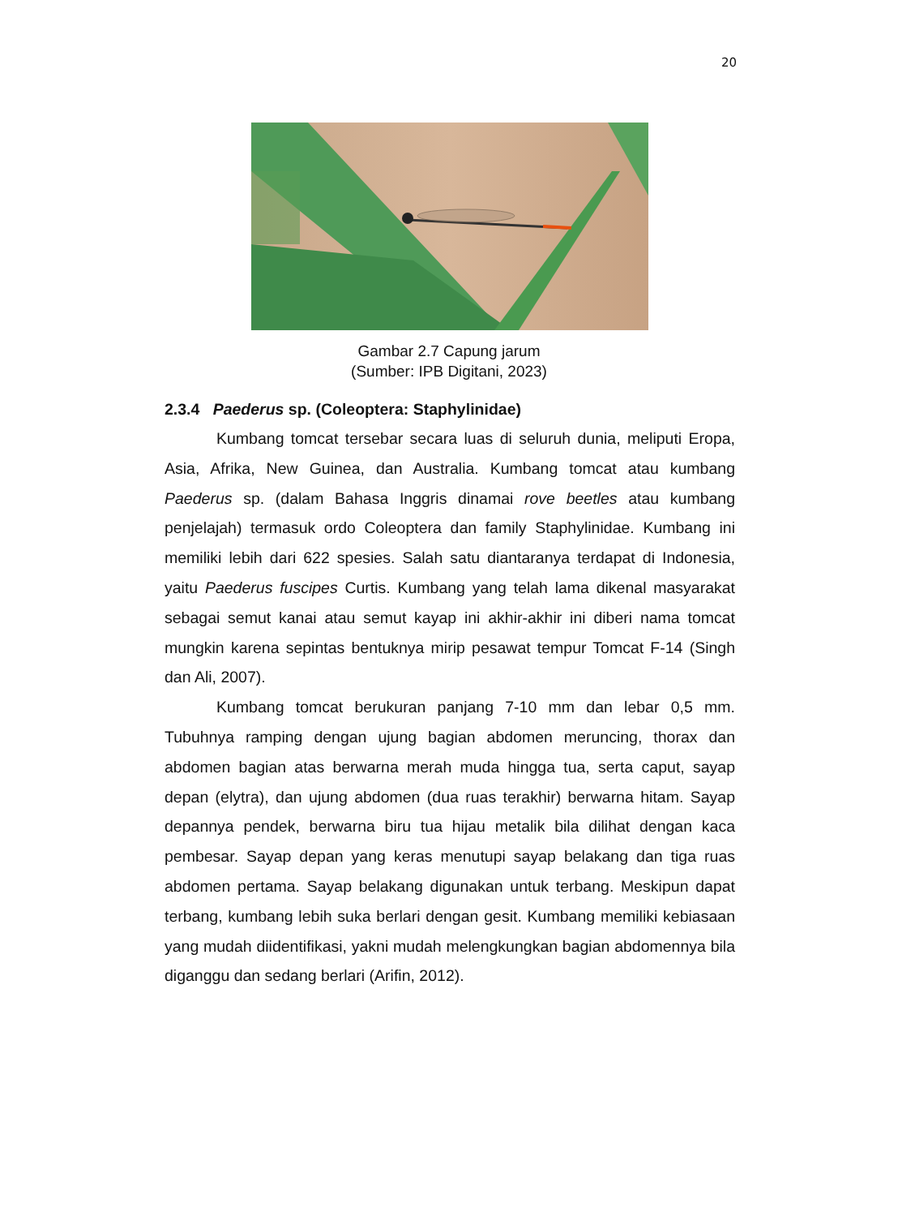20
Gambar 2.7 Capung jarum
(Sumber: IPB Digitani, 2023)
2.3.4 Paederus sp. (Coleoptera: Staphylinidae)
Kumbang tomcat tersebar secara luas di seluruh dunia, meliputi Eropa, Asia, Afrika, New Guinea, dan Australia. Kumbang tomcat atau kumbang Paederus sp. (dalam Bahasa Inggris dinamai rove beetles atau kumbang penjelajah) termasuk ordo Coleoptera dan family Staphylinidae. Kumbang ini memiliki lebih dari 622 spesies. Salah satu diantaranya terdapat di Indonesia, yaitu Paederus fuscipes Curtis. Kumbang yang telah lama dikenal masyarakat sebagai semut kanai atau semut kayap ini akhir-akhir ini diberi nama tomcat mungkin karena sepintas bentuknya mirip pesawat tempur Tomcat F-14 (Singh dan Ali, 2007).
Kumbang tomcat berukuran panjang 7-10 mm dan lebar 0,5 mm. Tubuhnya ramping dengan ujung bagian abdomen meruncing, thorax dan abdomen bagian atas berwarna merah muda hingga tua, serta caput, sayap depan (elytra), dan ujung abdomen (dua ruas terakhir) berwarna hitam. Sayap depannya pendek, berwarna biru tua hijau metalik bila dilihat dengan kaca pembesar. Sayap depan yang keras menutupi sayap belakang dan tiga ruas abdomen pertama. Sayap belakang digunakan untuk terbang. Meskipun dapat terbang, kumbang lebih suka berlari dengan gesit. Kumbang memiliki kebiasaan yang mudah diidentifikasi, yakni mudah melengkungkan bagian abdomennya bila diganggu dan sedang berlari (Arifin, 2012).